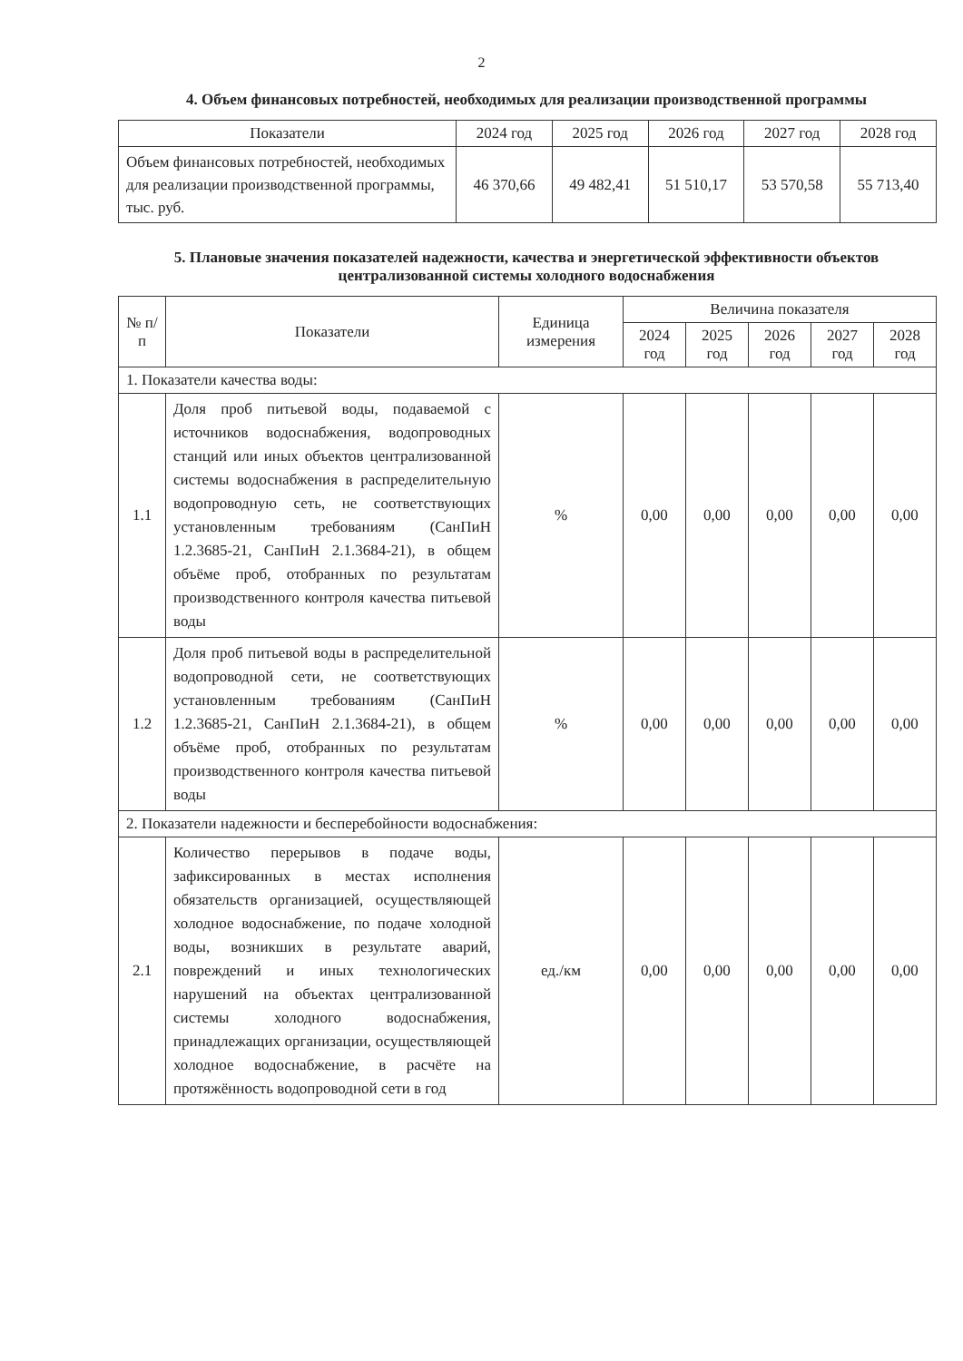2
4. Объем финансовых потребностей, необходимых для реализации производственной программы
| Показатели | 2024 год | 2025 год | 2026 год | 2027 год | 2028 год |
| --- | --- | --- | --- | --- | --- |
| Объем финансовых потребностей, необходимых для реализации производственной программы, тыс. руб. | 46 370,66 | 49 482,41 | 51 510,17 | 53 570,58 | 55 713,40 |
5. Плановые значения показателей надежности, качества и энергетической эффективности объектов централизованной системы холодного водоснабжения
| № п/п | Показатели | Единица измерения | Величина показателя | | | | |
| --- | --- | --- | --- | --- | --- | --- | --- |
| | | | 2024 год | 2025 год | 2026 год | 2027 год | 2028 год |
| 1. Показатели качества воды: | | | | | | | |
| 1.1 | Доля проб питьевой воды, подаваемой с источников водоснабжения, водопроводных станций или иных объектов централизованной системы водоснабжения в распределительную водопроводную сеть, не соответствующих установленным требованиям (СанПиН 1.2.3685-21, СанПиН 2.1.3684-21), в общем объёме проб, отобранных по результатам производственного контроля качества питьевой воды | % | 0,00 | 0,00 | 0,00 | 0,00 | 0,00 |
| 1.2 | Доля проб питьевой воды в распределительной водопроводной сети, не соответствующих установленным требованиям (СанПиН 1.2.3685-21, СанПиН 2.1.3684-21), в общем объёме проб, отобранных по результатам производственного контроля качества питьевой воды | % | 0,00 | 0,00 | 0,00 | 0,00 | 0,00 |
| 2. Показатели надежности и бесперебойности водоснабжения: | | | | | | | |
| 2.1 | Количество перерывов в подаче воды, зафиксированных в местах исполнения обязательств организацией, осуществляющей холодное водоснабжение, по подаче холодной воды, возникших в результате аварий, повреждений и иных технологических нарушений на объектах централизованной системы холодного водоснабжения, принадлежащих организации, осуществляющей холодное водоснабжение, в расчёте на протяжённость водопроводной сети в год | ед./км | 0,00 | 0,00 | 0,00 | 0,00 | 0,00 |